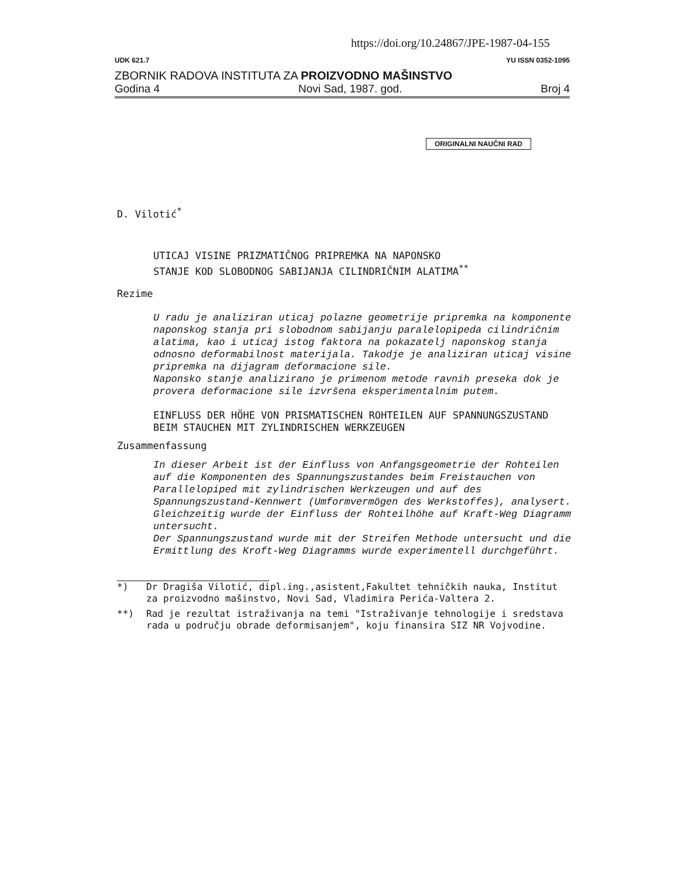https://doi.org/10.24867/JPE-1987-04-155
UDK 621.7 YU ISSN 0352-1095
ZBORNIK RADOVA INSTITUTA ZA PROIZVODNO MAŠINSTVO
Godina 4 Novi Sad, 1987. god. Broj 4
ORIGINALNI NAUČNI RAD
D. Vilotić<sup>*</sup>
UTICAJ VISINE PRIZMATIČNOG PRIPREMKA NA NAPONSKO
STANJE KOD SLOBODNOG SABIJANJA CILINDRIČNIM ALATIMA<sup>**</sup>
Rezime
U radu je analiziran uticaj polazne geometrije pripremka na komponente naponskog stanja pri slobodnom sabijanju paralelopipeda cilindričnim alatima, kao i uticaj istog faktora na pokazatelj naponskog stanja odnosno deformabilnost materijala. Takodje je analiziran uticaj visine pripremka na dijagram deformacione sile.
Naponsko stanje analizirano je primenom metode ravnih preseka dok je provera deformacione sile izvršena eksperimentalnim putem.
EINFLUSS DER HÖHE VON PRISMATISCHEN ROHTEILEN AUF SPANNUNGSZUSTAND BEIM STAUCHEN MIT ZYLINDRISCHEN WERKZEUGEN
Zusammenfassung
In dieser Arbeit ist der Einfluss von Anfangsgeometrie der Rohteilen auf die Komponenten des Spannungszustandes beim Freistauchen von Parallelopiped mit zylindrischen Werkzeugen und auf des Spannungszustand-Kennwert (Umformvermögen des Werkstoffes), analysert. Gleichzeitig wurde der Einfluss der Rohteilhöhe auf Kraft-Weg Diagramm untersucht.
Der Spannungszustand wurde mit der Streifen Methode untersucht und die Ermittlung des Kroft-Weg Diagramms wurde experimentell durchgeführt.
*) Dr Dragiša Vilotić, dipl.ing.,asistent,Fakultet tehničkih nauka, Institut za proizvodno mašinstvo, Novi Sad, Vladimira Perića-Valtera 2.
**) Rad je rezultat istraživanja na temi "Istraživanje tehnologije i sredstava rada u području obrade deformisanjem", koju finansira SIZ NR Vojvodine.